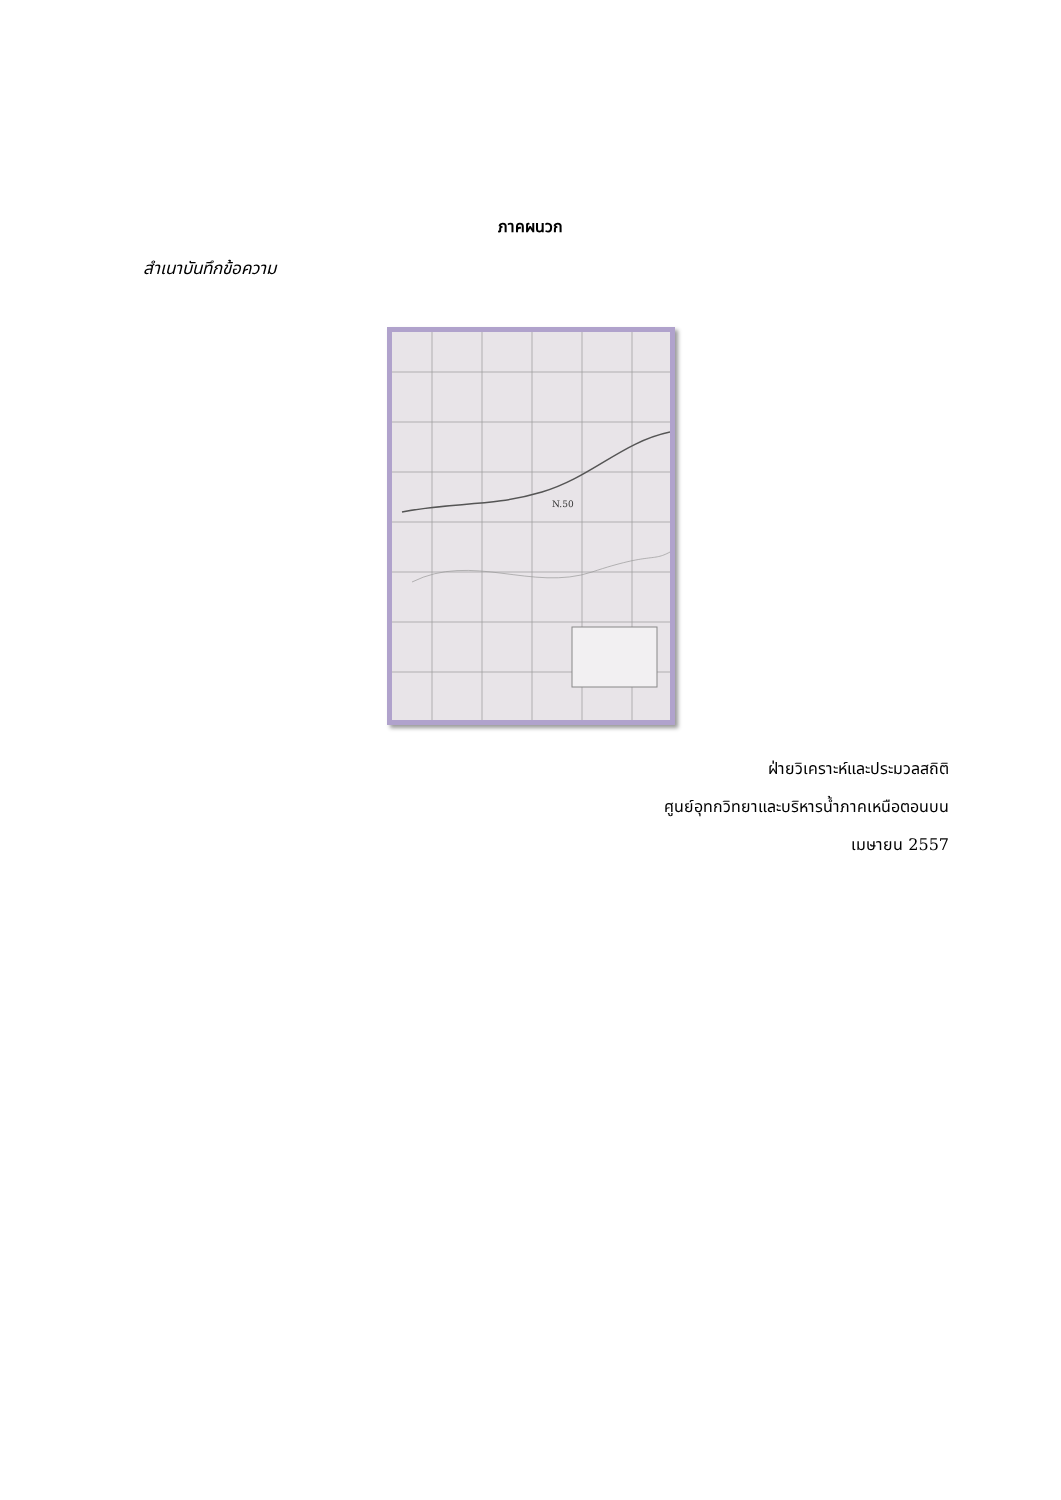ภาคผนวก
สำเนาบันทึกข้อความ
N.50
ฝ่ายวิเคราะห์และประมวลสถิติ
ศูนย์อุทกวิทยาและบริหารน้ำภาคเหนือตอนบน
เมษายน 2557